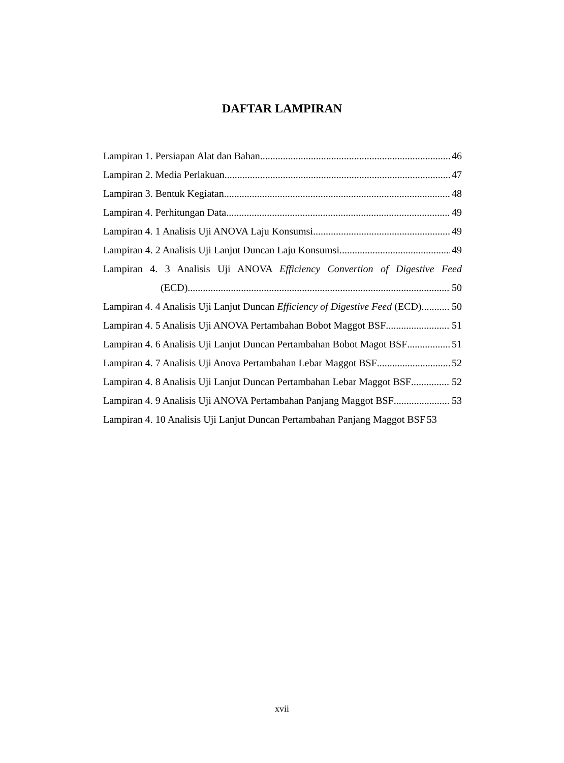DAFTAR LAMPIRAN
Lampiran 1. Persiapan Alat dan Bahan 46
Lampiran 2. Media Perlakuan 47
Lampiran 3. Bentuk Kegiatan 48
Lampiran 4. Perhitungan Data 49
Lampiran 4. 1 Analisis Uji ANOVA Laju Konsumsi 49
Lampiran 4. 2 Analisis Uji Lanjut Duncan Laju Konsumsi 49
Lampiran 4. 3 Analisis Uji ANOVA Efficiency Convertion of Digestive Feed
(ECD) 50
Lampiran 4. 4 Analisis Uji Lanjut Duncan Efficiency of Digestive Feed (ECD) 50
Lampiran 4. 5 Analisis Uji ANOVA Pertambahan Bobot Maggot BSF 51
Lampiran 4. 6 Analisis Uji Lanjut Duncan Pertambahan Bobot Magot BSF 51
Lampiran 4. 7 Analisis Uji Anova Pertambahan Lebar Maggot BSF 52
Lampiran 4. 8 Analisis Uji Lanjut Duncan Pertambahan Lebar Maggot BSF 52
Lampiran 4. 9 Analisis Uji ANOVA Pertambahan Panjang Maggot BSF 53
Lampiran 4. 10 Analisis Uji Lanjut Duncan Pertambahan Panjang Maggot BSF 53
xvii